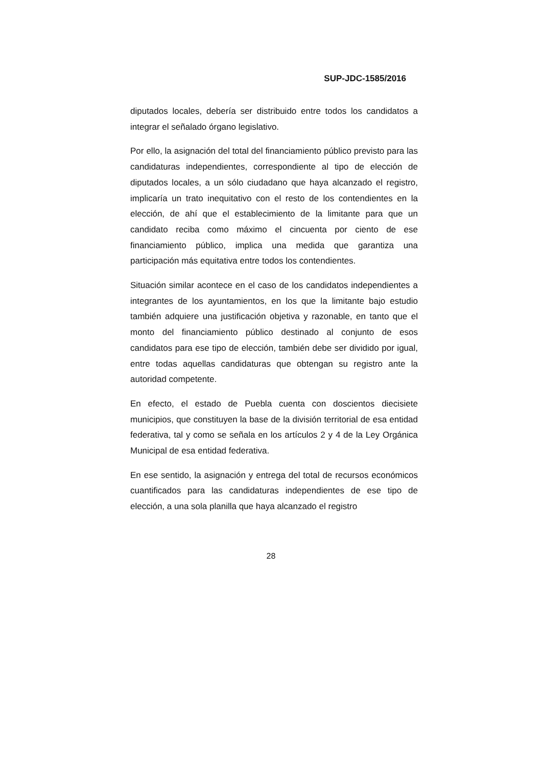SUP-JDC-1585/2016
diputados locales, debería ser distribuido entre todos los candidatos a integrar el señalado órgano legislativo.
Por ello, la asignación del total del financiamiento público previsto para las candidaturas independientes, correspondiente al tipo de elección de diputados locales, a un sólo ciudadano que haya alcanzado el registro, implicaría un trato inequitativo con el resto de los contendientes en la elección, de ahí que el establecimiento de la limitante para que un candidato reciba como máximo el cincuenta por ciento de ese financiamiento público, implica una medida que garantiza una participación más equitativa entre todos los contendientes.
Situación similar acontece en el caso de los candidatos independientes a integrantes de los ayuntamientos, en los que la limitante bajo estudio también adquiere una justificación objetiva y razonable, en tanto que el monto del financiamiento público destinado al conjunto de esos candidatos para ese tipo de elección, también debe ser dividido por igual, entre todas aquellas candidaturas que obtengan su registro ante la autoridad competente.
En efecto, el estado de Puebla cuenta con doscientos diecisiete municipios, que constituyen la base de la división territorial de esa entidad federativa, tal y como se señala en los artículos 2 y 4 de la Ley Orgánica Municipal de esa entidad federativa.
En ese sentido, la asignación y entrega del total de recursos económicos cuantificados para las candidaturas independientes de ese tipo de elección, a una sola planilla que haya alcanzado el registro
28